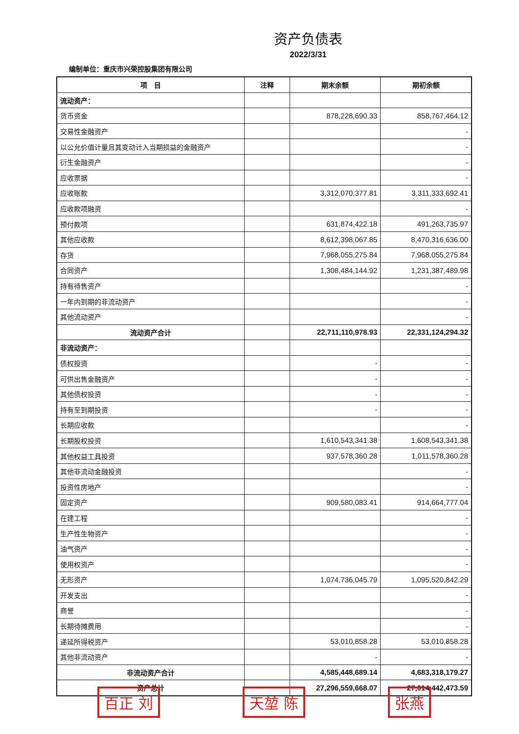资产负债表
2022/3/31
编制单位：重庆市兴荣控股集团有限公司
| 项 目 | 注释 | 期末余额 | 期初余额 |
| --- | --- | --- | --- |
| 流动资产： | | | |
| 货币资金 | | 878,228,690.33 | 858,767,464.12 |
| 交易性金融资产 | | | - |
| 以公允价值计量且其变动计入当期损益的金融资产 | | | - |
| 衍生金融资产 | | | - |
| 应收票据 | | | - |
| 应收账款 | | 3,312,070,377.81 | 3,311,333,692.41 |
| 应收款项融资 | | | - |
| 预付款项 | | 631,874,422.18 | 491,263,735.97 |
| 其他应收款 | | 8,612,398,067.85 | 8,470,316,636.00 |
| 存货 | | 7,968,055,275.84 | 7,968,055,275.84 |
| 合同资产 | | 1,308,484,144.92 | 1,231,387,489.98 |
| 持有待售资产 | | | - |
| 一年内到期的非流动资产 | | | - |
| 其他流动资产 | | | - |
| 流动资产合计 | | 22,711,110,978.93 | 22,331,124,294.32 |
| 非流动资产： | | | |
| 债权投资 | | - | - |
| 可供出售金融资产 | | - | - |
| 其他债权投资 | | - | - |
| 持有至到期投资 | | - | - |
| 长期应收款 | | | - |
| 长期股权投资 | | 1,610,543,341.38 | 1,608,543,341.38 |
| 其他权益工具投资 | | 937,578,360.28 | 1,011,578,360.28 |
| 其他非流动金融投资 | | | - |
| 投资性房地产 | | | - |
| 固定资产 | | 909,580,083.41 | 914,664,777.04 |
| 在建工程 | | | - |
| 生产性生物资产 | | | - |
| 油气资产 | | | - |
| 使用权资产 | | | - |
| 无形资产 | | 1,074,736,045.79 | 1,095,520,842.29 |
| 开发支出 | | | - |
| 商誉 | | | - |
| 长期待摊费用 | | | - |
| 递延所得税资产 | | 53,010,858.28 | 53,010,858.28 |
| 其他非流动资产 | | - | - |
| 非流动资产合计 | | 4,585,448,689.14 | 4,683,318,179.27 |
| 资产总计 | | 27,296,559,668.07 | 27,014,442,473.59 |
百正 刘 天堃 陈 张燕